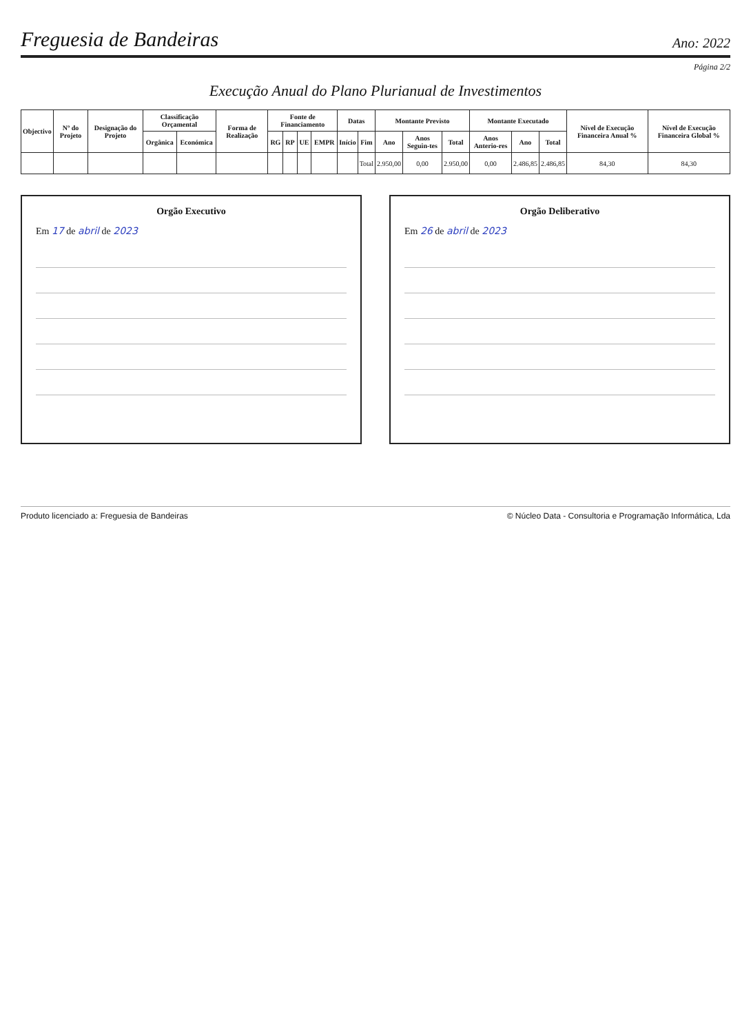Freguesia de Bandeiras
Ano: 2022
Página 2/2
Execução Anual do Plano Plurianual de Investimentos
| Objectivo | Nº do Projeto | Designação do Projeto | Classificação Orçamental | | Forma de Realização | Fonte de Financiamento | | | | Datas | | Montante Previsto | | | Montante Executado | | | Nível de Execução Financeira Anual % | Nível de Execução Financeira Global % |
| --- | --- | --- | --- | --- | --- | --- | --- | --- | --- | --- | --- | --- | --- | --- | --- | --- | --- | --- | --- |
| | | | Orgânica | Económica | | RG | RP | UE | EMPR | Início | Fim | Ano | Anos Seguin-tes | Total | Anos Anterio-res | Ano | Total | | |
| | | | | | | | | | | | Total | 2.950,00 | 0,00 | 2.950,00 | 0,00 | 2.486,85 | 2.486,85 | 84,30 | 84,30 |
Orgão Executivo
Em 17 de abril de 2023
Orgão Deliberativo
Em 26 de abril de 2023
Produto licenciado a: Freguesia de Bandeiras © Núcleo Data - Consultoria e Programação Informática, Lda